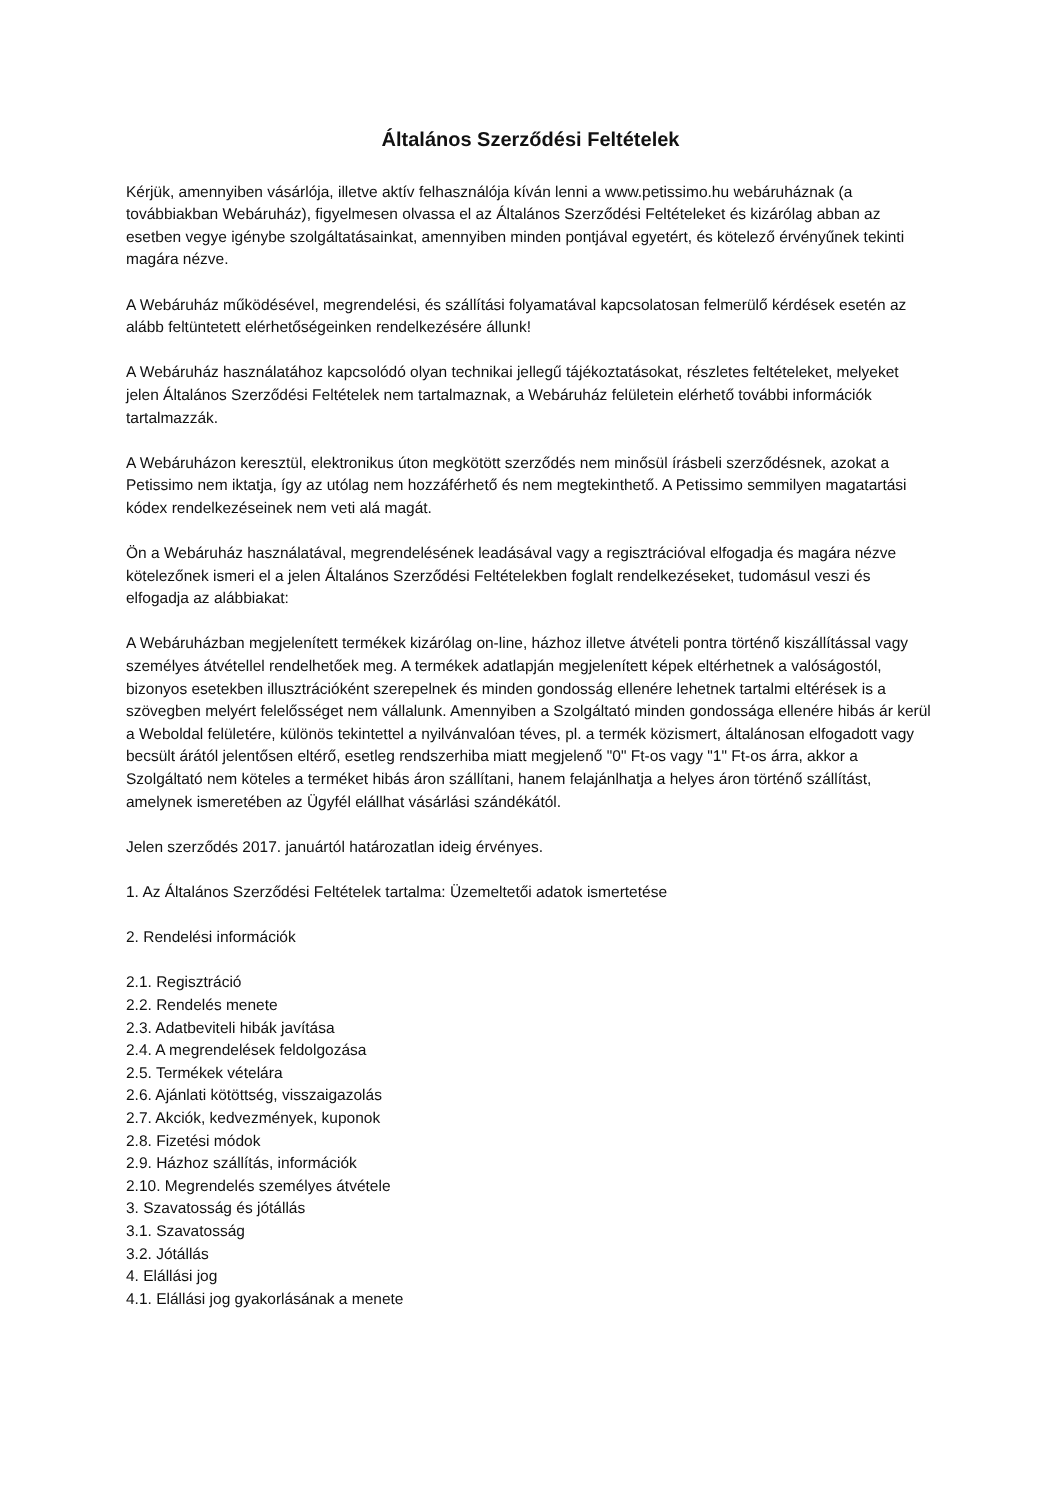Általános Szerződési Feltételek
Kérjük, amennyiben vásárlója, illetve aktív felhasználója kíván lenni a www.petissimo.hu webáruháznak (a továbbiakban Webáruház), figyelmesen olvassa el az Általános Szerződési Feltételeket és kizárólag abban az esetben vegye igénybe szolgáltatásainkat, amennyiben minden pontjával egyetért, és kötelező érvényűnek tekinti magára nézve.
A Webáruház működésével, megrendelési, és szállítási folyamatával kapcsolatosan felmerülő kérdések esetén az alább feltüntetett elérhetőségeinken rendelkezésére állunk!
A Webáruház használatához kapcsolódó olyan technikai jellegű tájékoztatásokat, részletes feltételeket, melyeket jelen Általános Szerződési Feltételek nem tartalmaznak, a Webáruház felületein elérhető további információk tartalmazzák.
A Webáruházon keresztül, elektronikus úton megkötött szerződés nem minősül írásbeli szerződésnek, azokat a Petissimo nem iktatja, így az utólag nem hozzáférhető és nem megtekinthető. A Petissimo semmilyen magatartási kódex rendelkezéseinek nem veti alá magát.
Ön a Webáruház használatával, megrendelésének leadásával vagy a regisztrációval elfogadja és magára nézve kötelezőnek ismeri el a jelen Általános Szerződési Feltételekben foglalt rendelkezéseket, tudomásul veszi és elfogadja az alábbiakat:
A Webáruházban megjelenített termékek kizárólag on-line, házhoz illetve átvételi pontra történő kiszállítással vagy személyes átvétellel rendelhetőek meg. A termékek adatlapján megjelenített képek eltérhetnek a valóságostól, bizonyos esetekben illusztrációként szerepelnek és minden gondosság ellenére lehetnek tartalmi eltérések is a szövegben melyért felelősséget nem vállalunk. Amennyiben a Szolgáltató minden gondossága ellenére hibás ár kerül a Weboldal felületére, különös tekintettel a nyilvánvalóan téves, pl. a termék közismert, általánosan elfogadott vagy becsült árától jelentősen eltérő, esetleg rendszerhiba miatt megjelenő "0" Ft-os vagy "1" Ft-os árra, akkor a Szolgáltató nem köteles a terméket hibás áron szállítani, hanem felajánlhatja a helyes áron történő szállítást, amelynek ismeretében az Ügyfél elállhat vásárlási szándékától.
Jelen szerződés 2017. januártól határozatlan ideig érvényes.
1. Az Általános Szerződési Feltételek tartalma: Üzemeltetői adatok ismertetése
2. Rendelési információk
2.1. Regisztráció
2.2. Rendelés menete
2.3. Adatbeviteli hibák javítása
2.4. A megrendelések feldolgozása
2.5. Termékek vételára
2.6. Ajánlati kötöttség, visszaigazolás
2.7. Akciók, kedvezmények, kuponok
2.8. Fizetési módok
2.9. Házhoz szállítás, információk
2.10. Megrendelés személyes átvétele
3. Szavatosság és jótállás
3.1. Szavatosság
3.2. Jótállás
4. Elállási jog
4.1. Elállási jog gyakorlásának a menete